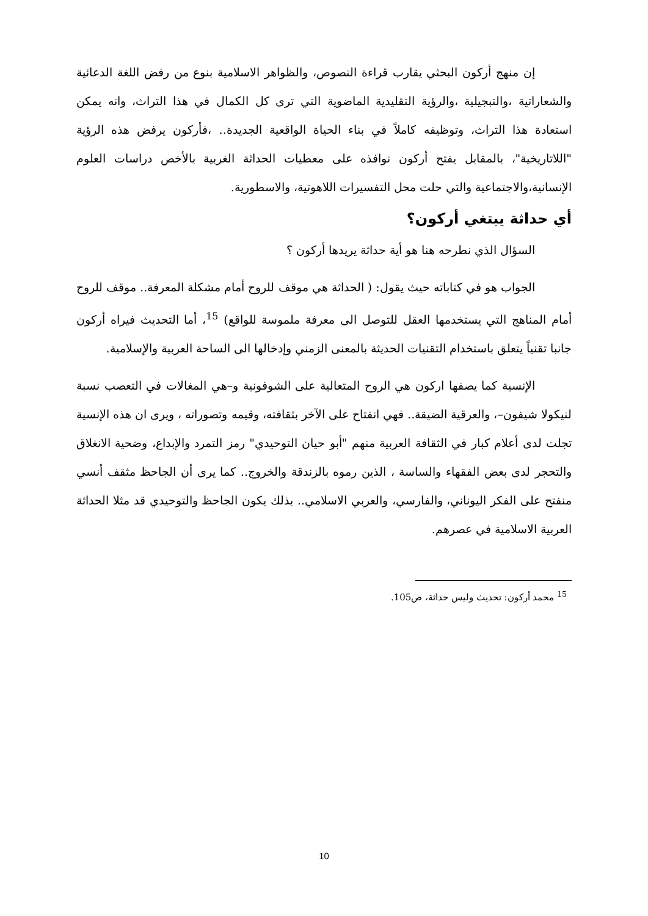إن منهج أركون البحثي يقارب قراءة النصوص، والظواهر الاسلامية بنوع من رفض اللغة الدعائية والشعاراتية ،والتبجيلية ،والرؤية التقليدية الماضوية التي ترى كل الكمال في هذا التراث، وانه يمكن استعادة هذا التراث، وتوظيفه كاملاً في بناء الحياة الواقعية الجديدة.. ،فأركون يرفض هذه الرؤية "اللاتاريخية"، بالمقابل يفتح أركون نوافذه على معطيات الحداثة الغربية بالأخص دراسات العلوم الإنسانية،والاجتماعية والتي حلت محل التفسيرات اللاهوتية، والاسطورية.
أي حداثة يبتغي أركون؟
السؤال الذي نطرحه هنا هو أية حداثة يريدها أركون ؟
الجواب هو في كتاباته حيث يقول: ( الحداثة هي موقف للروح أمام مشكلة المعرفة.. موقف للروح أمام المناهج التي يستخدمها العقل للتوصل الى معرفة ملموسة للواقع) <sup>15</sup>، أما التحديث فيراه أركون جانبا تقنياً يتعلق باستخدام التقنيات الحديثة بالمعنى الزمني وإدخالها الى الساحة العربية والإسلامية.
الإنسية كما يصفها اركون هي الروح المتعالية على الشوفونية و–هي المغالات في التعصب نسبة لنيكولا شيفون–، والعرقية الضيقة.. فهي انفتاح على الآخر بثقافته، وقيمه وتصوراته ، ويرى ان هذه الإنسية تجلت لدى أعلام كبار في الثقافة العربية منهم "أبو حيان التوحيدي" رمز التمرد والإبداع، وضحية الانغلاق والتحجر لدى بعض الفقهاء والساسة ، الذين رموه بالزندقة والخروج.. كما يرى أن الجاحظ مثقف أنسي منفتح على الفكر اليوناني، والفارسي، والعربي الاسلامي.. بذلك يكون الجاحظ والتوحيدي قد مثلا الحداثة العربية الاسلامية في عصرهم.
<sup>15</sup> محمد أركون: تحديث وليس حداثة، ص105.
10